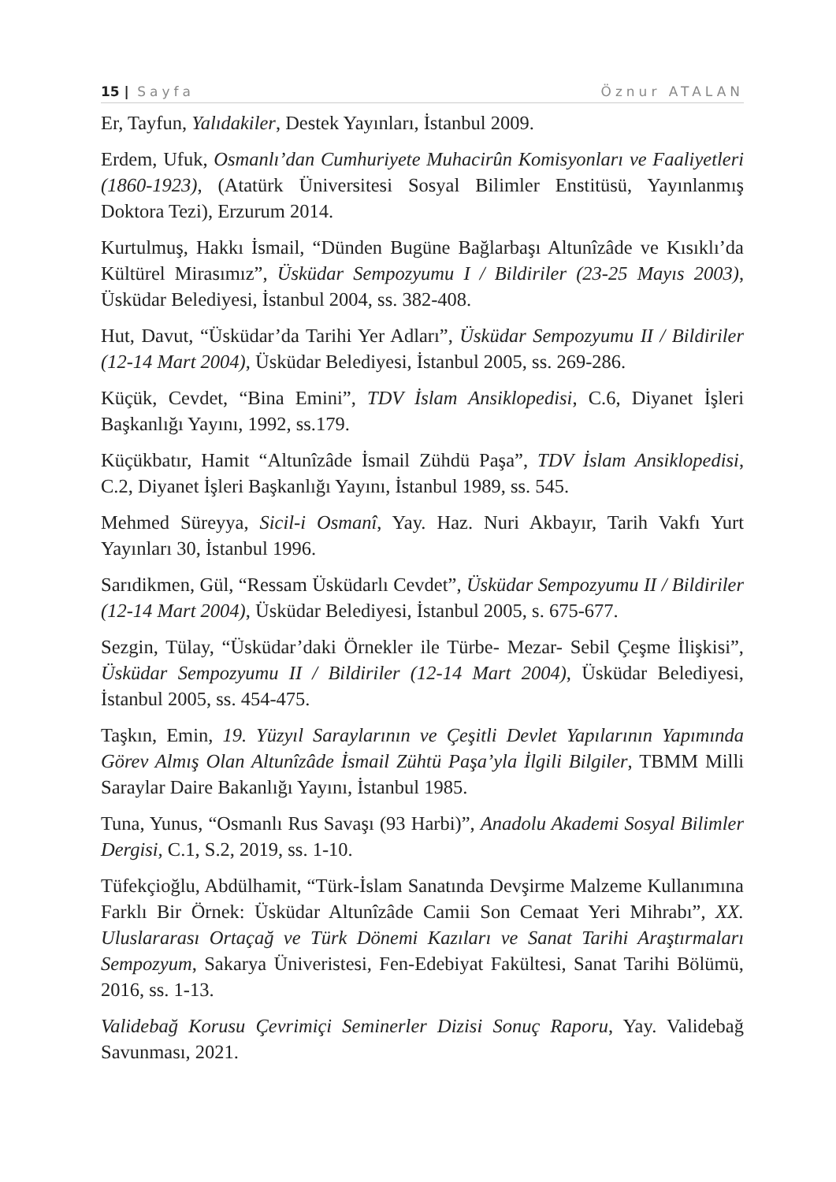15 | Sayfa Öznur ATALAN
Er, Tayfun, Yalıdakiler, Destek Yayınları, İstanbul 2009.
Erdem, Ufuk, Osmanlı’dan Cumhuriyete Muhacirûn Komisyonları ve Faaliyetleri (1860-1923), (Atatürk Üniversitesi Sosyal Bilimler Enstitüsü, Yayınlanmış Doktora Tezi), Erzurum 2014.
Kurtulmuş, Hakkı İsmail, “Dünden Bugüne Bağlarbaşı Altunîzâde ve Kısıklı’da Kültürel Mirasımız”, Üsküdar Sempozyumu I / Bildiriler (23-25 Mayıs 2003), Üsküdar Belediyesi, İstanbul 2004, ss. 382-408.
Hut, Davut, “Üsküdar’da Tarihi Yer Adları”, Üsküdar Sempozyumu II / Bildiriler (12-14 Mart 2004), Üsküdar Belediyesi, İstanbul 2005, ss. 269-286.
Küçük, Cevdet, “Bina Emini”, TDV İslam Ansiklopedisi, C.6, Diyanet İşleri Başkanlığı Yayını, 1992, ss.179.
Küçükbatır, Hamit “Altunîzâde İsmail Zühdü Paşa”, TDV İslam Ansiklopedisi, C.2, Diyanet İşleri Başkanlığı Yayını, İstanbul 1989, ss. 545.
Mehmed Süreyya, Sicil-i Osmanî, Yay. Haz. Nuri Akbayır, Tarih Vakfı Yurt Yayınları 30, İstanbul 1996.
Sarıdikmen, Gül, “Ressam Üsküdarlı Cevdet”, Üsküdar Sempozyumu II / Bildiriler (12-14 Mart 2004), Üsküdar Belediyesi, İstanbul 2005, s. 675-677.
Sezgin, Tülay, “Üsküdar’daki Örnekler ile Türbe- Mezar- Sebil Çeşme İlişkisi”, Üsküdar Sempozyumu II / Bildiriler (12-14 Mart 2004), Üsküdar Belediyesi, İstanbul 2005, ss. 454-475.
Taşkın, Emin, 19. Yüzyıl Saraylarının ve Çeşitli Devlet Yapılarının Yapımında Görev Almış Olan Altunîzâde İsmail Zühtü Paşa’yla İlgili Bilgiler, TBMM Milli Saraylar Daire Bakanlığı Yayını, İstanbul 1985.
Tuna, Yunus, “Osmanlı Rus Savaşı (93 Harbi)”, Anadolu Akademi Sosyal Bilimler Dergisi, C.1, S.2, 2019, ss. 1-10.
Tüfekçioğlu, Abdülhamit, “Türk-İslam Sanatında Devşirme Malzeme Kullanımına Farklı Bir Örnek: Üsküdar Altunîzâde Camii Son Cemaat Yeri Mihrabı”, XX. Uluslararası Ortaçağ ve Türk Dönemi Kazıları ve Sanat Tarihi Araştırmaları Sempozyum, Sakarya Üniveristesi, Fen-Edebiyat Fakültesi, Sanat Tarihi Bölümü, 2016, ss. 1-13.
Validebağ Korusu Çevrimiçi Seminerler Dizisi Sonuç Raporu, Yay. Validebağ Savunması, 2021.